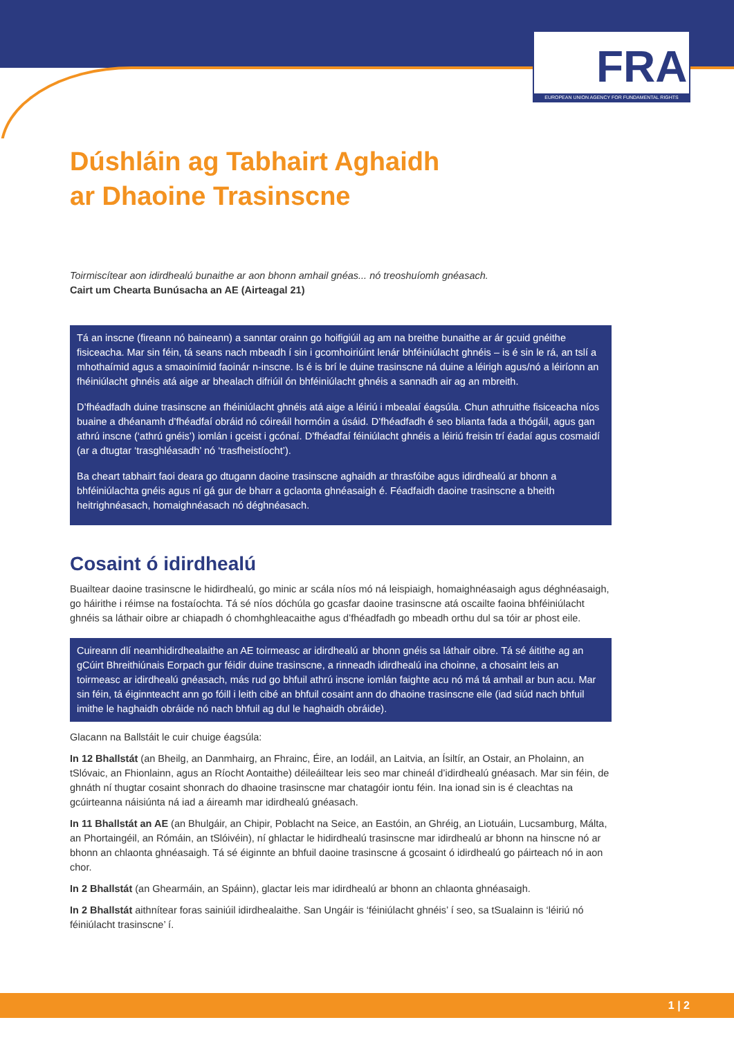FRA
EUROPEAN UNION AGENCY FOR FUNDAMENTAL RIGHTS
Dúshláin ag Tabhairt Aghaidh
ar Dhaoine Trasinscne
Toirmiscítear aon idirdhealú bunaithe ar aon bhonn amhail gnéas... nó treoshuíomh gnéasach.
Cairt um Chearta Bunúsacha an AE (Airteagal 21)
Tá an inscne (fireann nó baineann) a sanntar orainn go hoifigiúil ag am na breithe bunaithe ar ár gcuid gnéithe fisiceacha. Mar sin féin, tá seans nach mbeadh í sin i gcomhoiriúint lenár bhféiniúlacht ghnéis – is é sin le rá, an tslí a mhothaímid agus a smaoinímid faoinár n-inscne. Is é is brí le duine trasinscne ná duine a léirigh agus/nó a léiríonn an fhéiniúlacht ghnéis atá aige ar bhealach difriúil ón bhféiniúlacht ghnéis a sannadh air ag an mbreith.
D’fhéadfadh duine trasinscne an fhéiniúlacht ghnéis atá aige a léiriú i mbealaí éagsúla. Chun athruithe fisiceacha níos buaine a dhéanamh d’fhéadfaí obráid nó cóireáil hormóin a úsáid. D’fhéadfadh é seo blianta fada a thógáil, agus gan athrú inscne (‘athrú gnéis’) iomlán i gceist i gcónaí. D’fhéadfaí féiniúlacht ghnéis a léiriú freisin trí éadaí agus cosmaidí (ar a dtugtar ‘trasghléasadh’ nó ‘trasfheistíocht’).
Ba cheart tabhairt faoi deara go dtugann daoine trasinscne aghaidh ar thrasfóibe agus idirdhealú ar bhonn a bhféiniúlachta gnéis agus ní gá gur de bharr a gclaonta ghnéasaigh é. Féadfaidh daoine trasinscne a bheith heitrighnéasach, homaighnéasach nó déghnéasach.
Cosaint ó idirdhealú
Buailtear daoine trasinscne le hidirdhealú, go minic ar scála níos mó ná leispiaigh, homaighnéasaigh agus déghnéasaigh, go háirithe i réimse na fostaíochta. Tá sé níos dóchúla go gcasfar daoine trasinscne atá oscailte faoina bhféiniúlacht ghnéis sa láthair oibre ar chiapadh ó chomhghleacaithe agus d’fhéadfadh go mbeadh orthu dul sa tóir ar phost eile.
Cuireann dlí neamhidirdhealaithe an AE toirmeasc ar idirdhealú ar bhonn gnéis sa láthair oibre. Tá sé áitithe ag an gCúirt Bhreithiúnais Eorpach gur féidir duine trasinscne, a rinneadh idirdhealú ina choinne, a chosaint leis an toirmeasc ar idirdhealú gnéasach, más rud go bhfuil athrú inscne iomlán faighte acu nó má tá amhail ar bun acu. Mar sin féin, tá éiginnteacht ann go fóill i leith cibé an bhfuil cosaint ann do dhaoine trasinscne eile (iad siúd nach bhfuil imithe le haghaidh obráide nó nach bhfuil ag dul le haghaidh obráide).
Glacann na Ballstáit le cuir chuige éagsúla:
In 12 Bhallstát (an Bheilg, an Danmhairg, an Fhrainc, Éire, an Iodáil, an Laitvia, an Ísiltír, an Ostair, an Pholainn, an tSlóvaic, an Fhionlainn, agus an Ríocht Aontaithe) déileáiltear leis seo mar chineál d’idirdhealú gnéasach. Mar sin féin, de ghnáth ní thugtar cosaint shonrach do dhaoine trasinscne mar chatagóir iontu féin. Ina ionad sin is é cleachtas na gcúirteanna náisiúnta ná iad a áireamh mar idirdhealú gnéasach.
In 11 Bhallstát an AE (an Bhulgáir, an Chipir, Poblacht na Seice, an Eastóin, an Ghréig, an Liotuáin, Lucsamburg, Málta, an Phortaingéil, an Rómáin, an tSlóivéin), ní ghlactar le hidirdhealú trasinscne mar idirdhealú ar bhonn na hinscne nó ar bhonn an chlaonta ghnéasaigh. Tá sé éiginnte an bhfuil daoine trasinscne á gcosaint ó idirdhealú go páirteach nó in aon chor.
In 2 Bhallstát (an Ghearmáin, an Spáinn), glactar leis mar idirdhealú ar bhonn an chlaonta ghnéasaigh.
In 2 Bhallstát aithnítear foras sainiúil idirdhealaithe. San Ungáir is ‘féiniúlacht ghnéis’ í seo, sa tSualainn is ‘léiriú nó féiniúlacht trasinscne’ í.
1 | 2